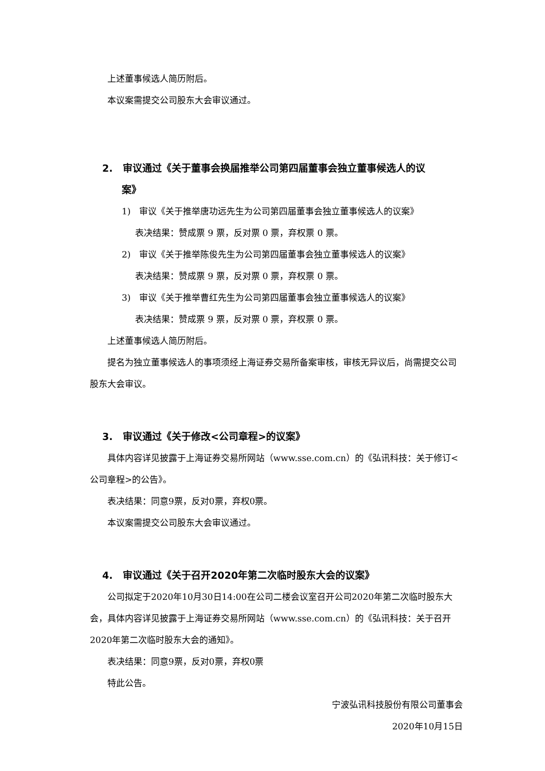上述董事候选人简历附后。
本议案需提交公司股东大会审议通过。
2. 审议通过《关于董事会换届推举公司第四届董事会独立董事候选人的议
案》
1) 审议《关于推举唐功远先生为公司第四届董事会独立董事候选人的议案》
表决结果：赞成票 9 票，反对票 0 票，弃权票 0 票。
2) 审议《关于推举陈俊先生为公司第四届董事会独立董事候选人的议案》
表决结果：赞成票 9 票，反对票 0 票，弃权票 0 票。
3) 审议《关于推举曹红先生为公司第四届董事会独立董事候选人的议案》
表决结果：赞成票 9 票，反对票 0 票，弃权票 0 票。
上述董事候选人简历附后。
提名为独立董事候选人的事项须经上海证券交易所备案审核，审核无异议后，尚需提交公司股东大会审议。
3. 审议通过《关于修改<公司章程>的议案》
具体内容详见披露于上海证券交易所网站（www.sse.com.cn）的《弘讯科技：关于修订<公司章程>的公告》。
表决结果：同意9票，反对0票，弃权0票。
本议案需提交公司股东大会审议通过。
4. 审议通过《关于召开2020年第二次临时股东大会的议案》
公司拟定于2020年10月30日14:00在公司二楼会议室召开公司2020年第二次临时股东大会，具体内容详见披露于上海证券交易所网站（www.sse.com.cn）的《弘讯科技：关于召开2020年第二次临时股东大会的通知》。
表决结果：同意9票，反对0票，弃权0票
特此公告。
宁波弘讯科技股份有限公司董事会
2020年10月15日